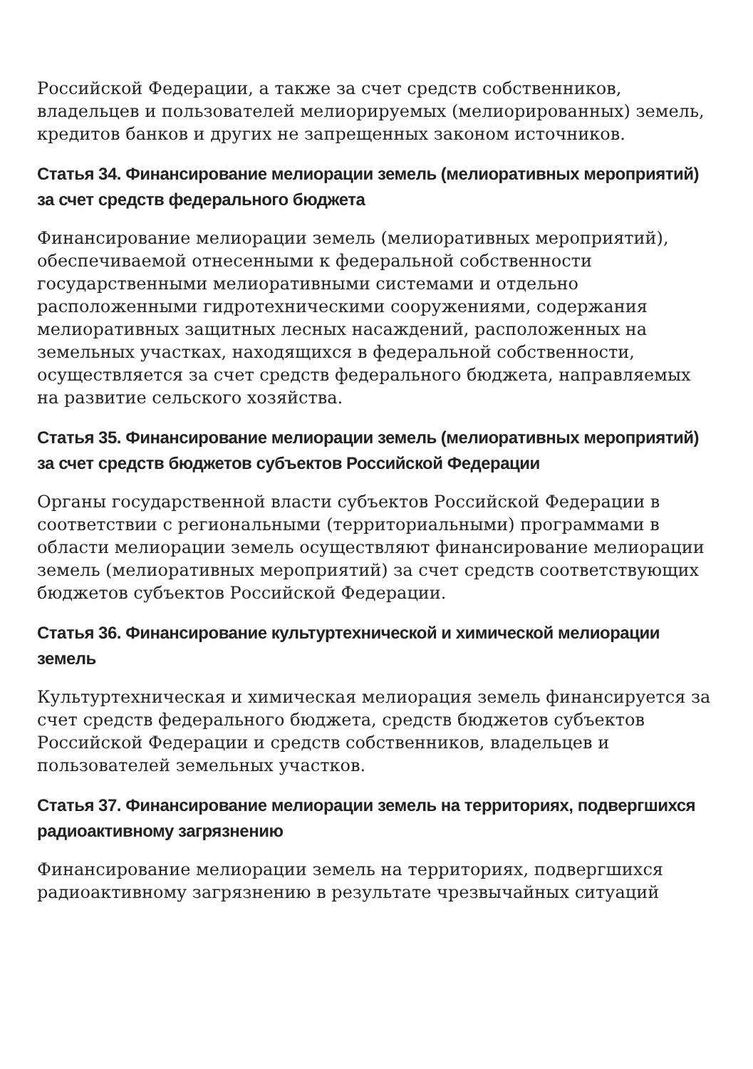Российской Федерации, а также за счет средств собственников, владельцев и пользователей мелиорируемых (мелиорированных) земель, кредитов банков и других не запрещенных законом источников.
Статья 34. Финансирование мелиорации земель (мелиоративных мероприятий) за счет средств федерального бюджета
Финансирование мелиорации земель (мелиоративных мероприятий), обеспечиваемой отнесенными к федеральной собственности государственными мелиоративными системами и отдельно расположенными гидротехническими сооружениями, содержания мелиоративных защитных лесных насаждений, расположенных на земельных участках, находящихся в федеральной собственности, осуществляется за счет средств федерального бюджета, направляемых на развитие сельского хозяйства.
Статья 35. Финансирование мелиорации земель (мелиоративных мероприятий) за счет средств бюджетов субъектов Российской Федерации
Органы государственной власти субъектов Российской Федерации в соответствии с региональными (территориальными) программами в области мелиорации земель осуществляют финансирование мелиорации земель (мелиоративных мероприятий) за счет средств соответствующих бюджетов субъектов Российской Федерации.
Статья 36. Финансирование культуртехнической и химической мелиорации земель
Культуртехническая и химическая мелиорация земель финансируется за счет средств федерального бюджета, средств бюджетов субъектов Российской Федерации и средств собственников, владельцев и пользователей земельных участков.
Статья 37. Финансирование мелиорации земель на территориях, подвергшихся радиоактивному загрязнению
Финансирование мелиорации земель на территориях, подвергшихся радиоактивному загрязнению в результате чрезвычайных ситуаций